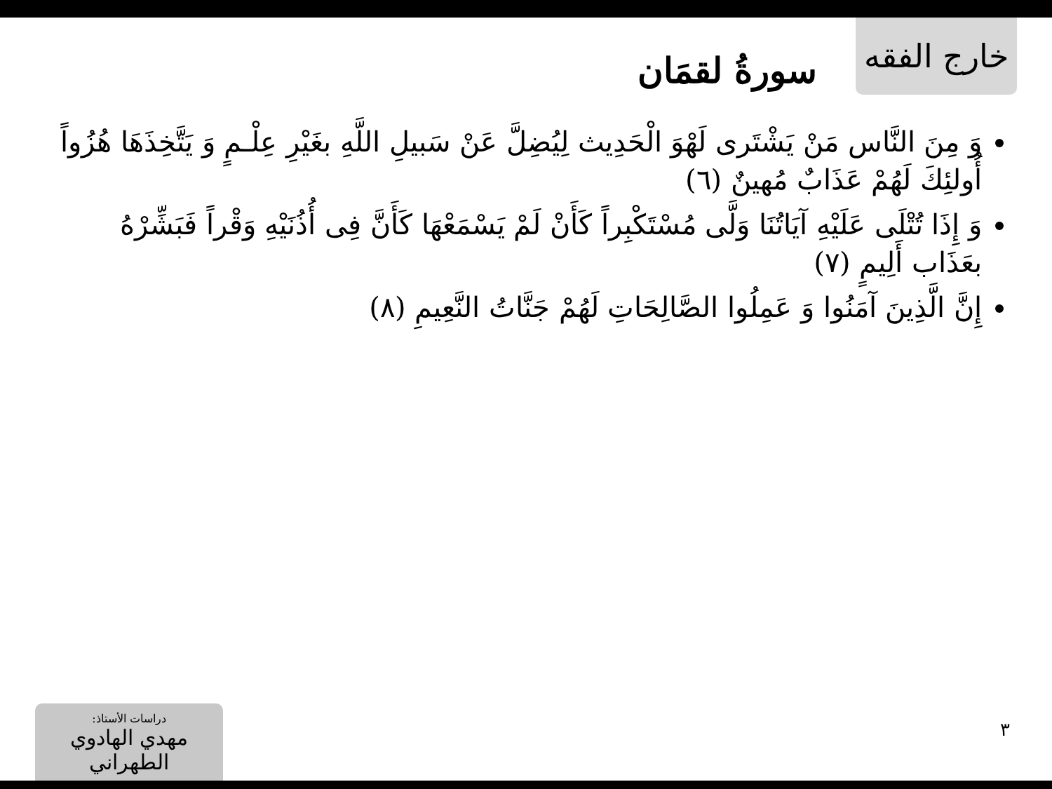خارج الفقه
سورةُ لقمَان
وَ مِنَ النَّاس مَنْ يَشْتَرى لَهْوَ الْحَدِيث لِيُضِلَّ عَنْ سَبيلِ اللَّهِ بغَيْرِ عِلْـمٍ وَ يَتَّخِذَهَا هُزُواً أُولئِكَ لَهُمْ عَذَابٌ مُهينٌ (٦)
وَ إِذَا تُتْلَى عَلَيْهِ آيَاتُنَا وَلَّى مُسْتَكْبِراً كَأَنْ لَمْ يَسْمَعْهَا كَأَنَّ فِى أُذُنَيْهِ وَقْراً فَبَشِّرْهُ بعَذَاب أَلِيمٍ (٧)
إِنَّ الَّذِينَ آمَنُوا وَ عَمِلُوا الصَّالِحَاتِ لَهُمْ جَنَّاتُ النَّعِيمِ (٨)
دراسات الأستاذ:
مهدي الهادوي الطهراني
٣